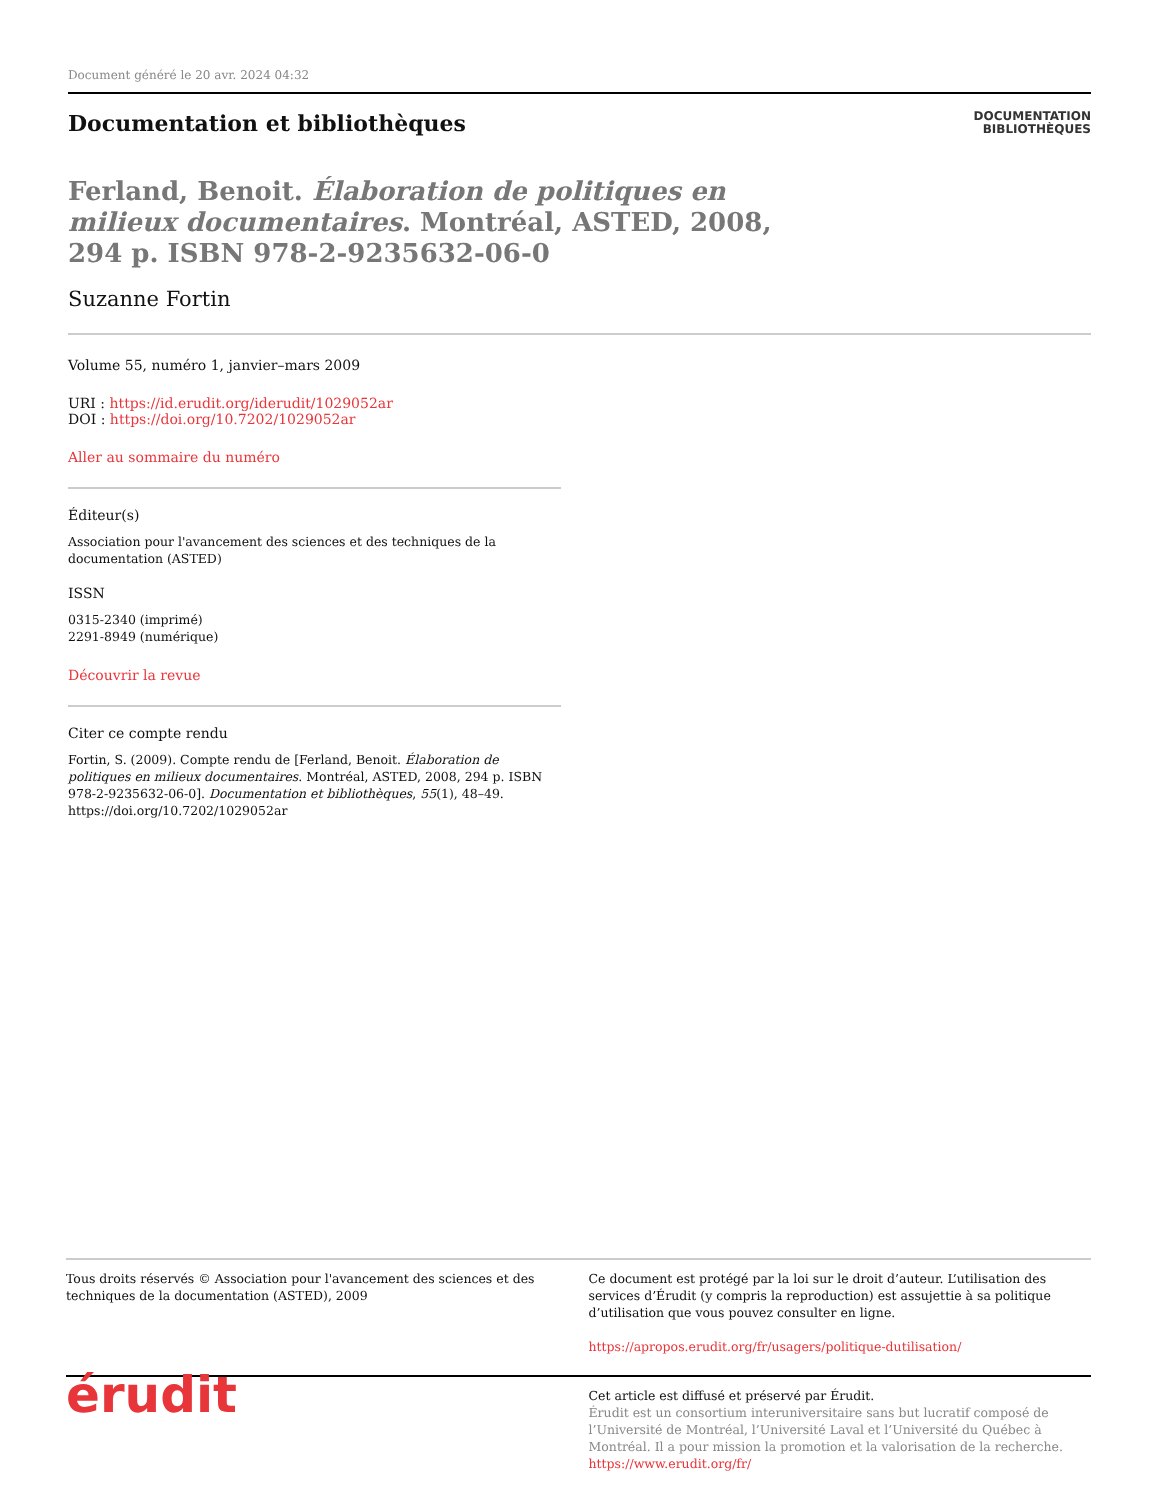Document généré le 20 avr. 2024 04:32
Documentation et bibliothèques
DOCUMENTATION
BIBLIOTHÈQUES
Ferland, Benoit. Élaboration de politiques en milieux documentaires. Montréal, ASTED, 2008, 294 p. ISBN 978-2-9235632-06-0
Suzanne Fortin
Volume 55, numéro 1, janvier–mars 2009
URI : https://id.erudit.org/iderudit/1029052ar
DOI : https://doi.org/10.7202/1029052ar
Aller au sommaire du numéro
Éditeur(s)
Association pour l'avancement des sciences et des techniques de la documentation (ASTED)
ISSN
0315-2340 (imprimé)
2291-8949 (numérique)
Découvrir la revue
Citer ce compte rendu
Fortin, S. (2009). Compte rendu de [Ferland, Benoit. Élaboration de politiques en milieux documentaires. Montréal, ASTED, 2008, 294 p. ISBN 978-2-9235632-06-0]. Documentation et bibliothèques, 55(1), 48–49. https://doi.org/10.7202/1029052ar
Tous droits réservés © Association pour l'avancement des sciences et des techniques de la documentation (ASTED), 2009
Ce document est protégé par la loi sur le droit d’auteur. L’utilisation des services d’Érudit (y compris la reproduction) est assujettie à sa politique d’utilisation que vous pouvez consulter en ligne.
https://apropos.erudit.org/fr/usagers/politique-dutilisation/
érudit
Cet article est diffusé et préservé par Érudit.
Érudit est un consortium interuniversitaire sans but lucratif composé de l’Université de Montréal, l’Université Laval et l’Université du Québec à Montréal. Il a pour mission la promotion et la valorisation de la recherche.
https://www.erudit.org/fr/